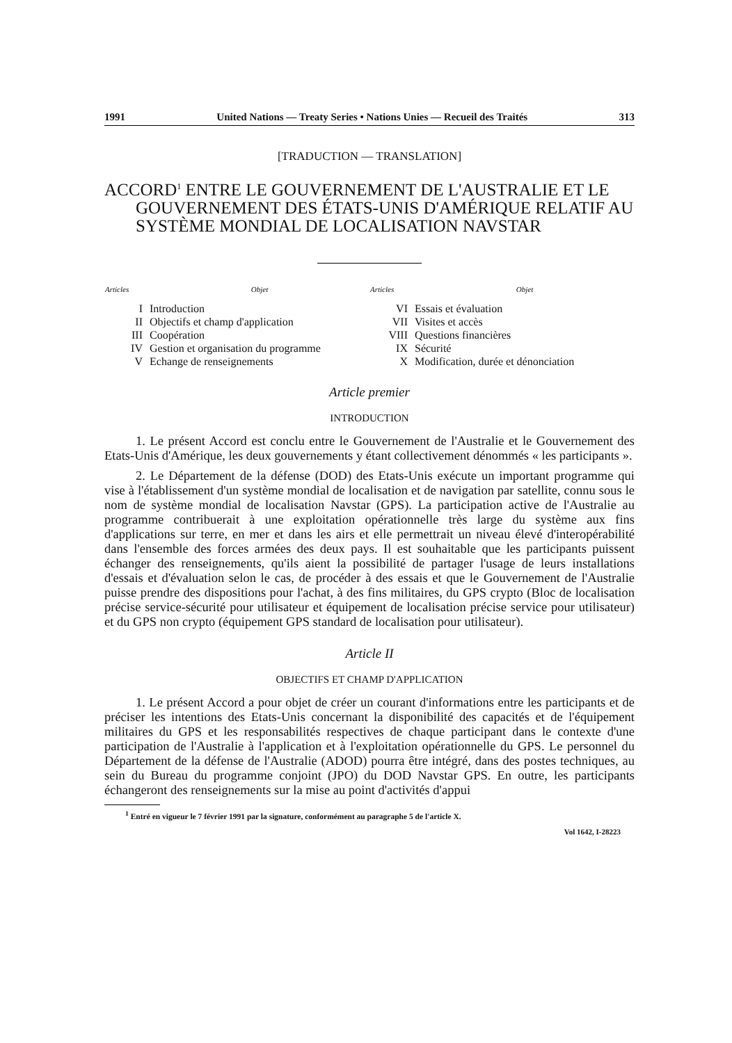1991 United Nations — Treaty Series • Nations Unies — Recueil des Traités 313
[TRADUCTION — TRANSLATION]
ACCORD<sup>1</sup> ENTRE LE GOUVERNEMENT DE L'AUSTRALIE ET LE GOUVERNEMENT DES ÉTATS-UNIS D'AMÉRIQUE RELATIF AU SYSTÈME MONDIAL DE LOCALISATION NAVSTAR
| Articles | Objet |
| --- | --- |
| I | Introduction |
| II | Objectifs et champ d'application |
| III | Coopération |
| IV | Gestion et organisation du programme |
| V | Echange de renseignements |
| Articles | Objet |
| --- | --- |
| VI | Essais et évaluation |
| VII | Visites et accès |
| VIII | Questions financières |
| IX | Sécurité |
| X | Modification, durée et dénonciation |
Article premier
INTRODUCTION
1. Le présent Accord est conclu entre le Gouvernement de l'Australie et le Gouvernement des Etats-Unis d'Amérique, les deux gouvernements y étant collectivement dénommés « les participants ».
2. Le Département de la défense (DOD) des Etats-Unis exécute un important programme qui vise à l'établissement d'un système mondial de localisation et de navigation par satellite, connu sous le nom de système mondial de localisation Navstar (GPS). La participation active de l'Australie au programme contribuerait à une exploitation opérationnelle très large du système aux fins d'applications sur terre, en mer et dans les airs et elle permettrait un niveau élevé d'interopérabilité dans l'ensemble des forces armées des deux pays. Il est souhaitable que les participants puissent échanger des renseignements, qu'ils aient la possibilité de partager l'usage de leurs installations d'essais et d'évaluation selon le cas, de procéder à des essais et que le Gouvernement de l'Australie puisse prendre des dispositions pour l'achat, à des fins militaires, du GPS crypto (Bloc de localisation précise service-sécurité pour utilisateur et équipement de localisation précise service pour utilisateur) et du GPS non crypto (équipement GPS standard de localisation pour utilisateur).
Article II
OBJECTIFS ET CHAMP D'APPLICATION
1. Le présent Accord a pour objet de créer un courant d'informations entre les participants et de préciser les intentions des Etats-Unis concernant la disponibilité des capacités et de l'équipement militaires du GPS et les responsabilités respectives de chaque participant dans le contexte d'une participation de l'Australie à l'application et à l'exploitation opérationnelle du GPS. Le personnel du Département de la défense de l'Australie (ADOD) pourra être intégré, dans des postes techniques, au sein du Bureau du programme conjoint (JPO) du DOD Navstar GPS. En outre, les participants échangeront des renseignements sur la mise au point d'activités d'appui
<sup>1</sup> Entré en vigueur le 7 février 1991 par la signature, conformément au paragraphe 5 de l'article X.
Vol 1642, I-28223